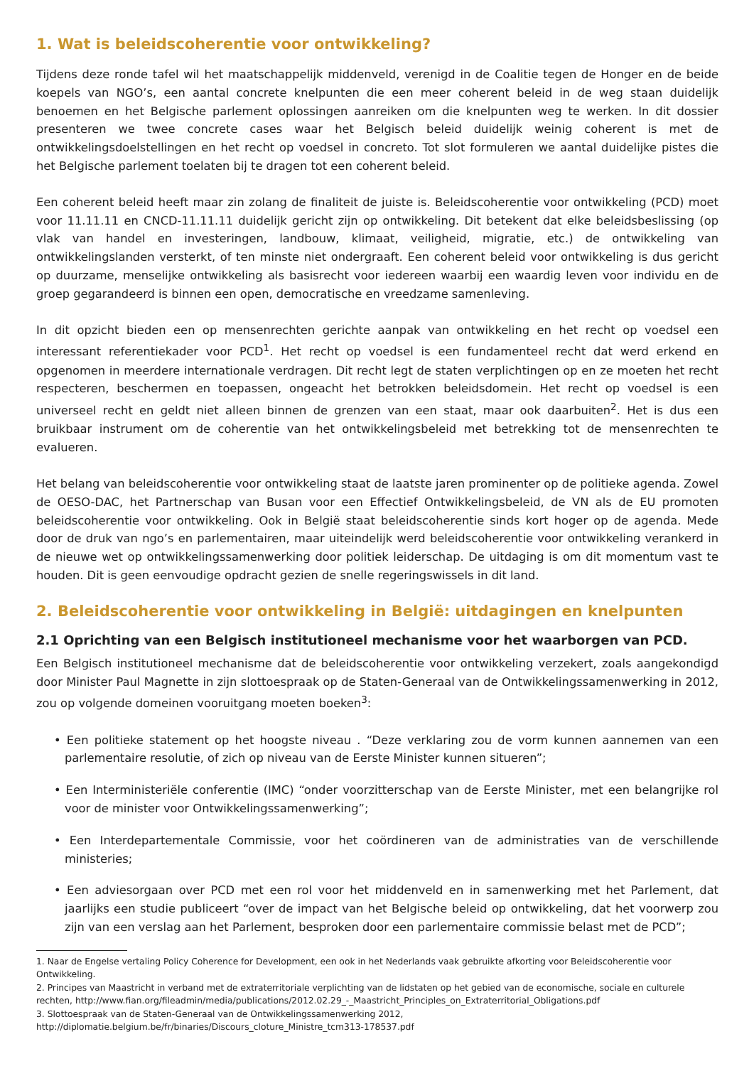1. Wat is beleidscoherentie voor ontwikkeling?
Tijdens deze ronde tafel wil het maatschappelijk middenveld, verenigd in de Coalitie tegen de Honger en de beide koepels van NGO’s, een aantal concrete knelpunten die een meer coherent beleid in de weg staan duidelijk benoemen en het Belgische parlement oplossingen aanreiken om die knelpunten weg te werken. In dit dossier presenteren we twee concrete cases waar het Belgisch beleid duidelijk weinig coherent is met de ontwikkelingsdoelstellingen en het recht op voedsel in concreto. Tot slot formuleren we aantal duidelijke pistes die het Belgische parlement toelaten bij te dragen tot een coherent beleid.
Een coherent beleid heeft maar zin zolang de finaliteit de juiste is. Beleidscoherentie voor ontwikkeling (PCD) moet voor 11.11.11 en CNCD-11.11.11 duidelijk gericht zijn op ontwikkeling. Dit betekent dat elke beleidsbeslissing (op vlak van handel en investeringen, landbouw, klimaat, veiligheid, migratie, etc.) de ontwikkeling van ontwikkelingslanden versterkt, of ten minste niet ondergraaft. Een coherent beleid voor ontwikkeling is dus gericht op duurzame, menselijke ontwikkeling als basisrecht voor iedereen waarbij een waardig leven voor individu en de groep gegarandeerd is binnen een open, democratische en vreedzame samenleving.
In dit opzicht bieden een op mensenrechten gerichte aanpak van ontwikkeling en het recht op voedsel een interessant referentiekader voor PCD<sup>1</sup>. Het recht op voedsel is een fundamenteel recht dat werd erkend en opgenomen in meerdere internationale verdragen. Dit recht legt de staten verplichtingen op en ze moeten het recht respecteren, beschermen en toepassen, ongeacht het betrokken beleidsdomein. Het recht op voedsel is een universeel recht en geldt niet alleen binnen de grenzen van een staat, maar ook daarbuiten<sup>2</sup>. Het is dus een bruikbaar instrument om de coherentie van het ontwikkelingsbeleid met betrekking tot de mensenrechten te evalueren.
Het belang van beleidscoherentie voor ontwikkeling staat de laatste jaren prominenter op de politieke agenda. Zowel de OESO-DAC, het Partnerschap van Busan voor een Effectief Ontwikkelingsbeleid, de VN als de EU promoten beleidscoherentie voor ontwikkeling. Ook in België staat beleidscoherentie sinds kort hoger op de agenda. Mede door de druk van ngo’s en parlementairen, maar uiteindelijk werd beleidscoherentie voor ontwikkeling verankerd in de nieuwe wet op ontwikkelingssamenwerking door politiek leiderschap. De uitdaging is om dit momentum vast te houden. Dit is geen eenvoudige opdracht gezien de snelle regeringswissels in dit land.
2. Beleidscoherentie voor ontwikkeling in België: uitdagingen en knelpunten
2.1 Oprichting van een Belgisch institutioneel mechanisme voor het waarborgen van PCD.
Een Belgisch institutioneel mechanisme dat de beleidscoherentie voor ontwikkeling verzekert, zoals aangekondigd door Minister Paul Magnette in zijn slottoespraak op de Staten-Generaal van de Ontwikkelingssamenwerking in 2012, zou op volgende domeinen vooruitgang moeten boeken<sup>3</sup>:
• Een politieke statement op het hoogste niveau . “Deze verklaring zou de vorm kunnen aannemen van een parlementaire resolutie, of zich op niveau van de Eerste Minister kunnen situeren”;
• Een Interministeriële conferentie (IMC) “onder voorzitterschap van de Eerste Minister, met een belangrijke rol voor de minister voor Ontwikkelingssamenwerking”;
• Een Interdepartementale Commissie, voor het coördineren van de administraties van de verschillende ministeries;
• Een adviesorgaan over PCD met een rol voor het middenveld en in samenwerking met het Parlement, dat jaarlijks een studie publiceert “over de impact van het Belgische beleid op ontwikkeling, dat het voorwerp zou zijn van een verslag aan het Parlement, besproken door een parlementaire commissie belast met de PCD”;
1. Naar de Engelse vertaling Policy Coherence for Development, een ook in het Nederlands vaak gebruikte afkorting voor Beleidscoherentie voor Ontwikkeling.
2. Principes van Maastricht in verband met de extraterritoriale verplichting van de lidstaten op het gebied van de economische, sociale en culturele rechten, http://www.fian.org/fileadmin/media/publications/2012.02.29_-_Maastricht_Principles_on_Extraterritorial_Obligations.pdf
3. Slottoespraak van de Staten-Generaal van de Ontwikkelingssamenwerking 2012, http://diplomatie.belgium.be/fr/binaries/Discours_cloture_Ministre_tcm313-178537.pdf